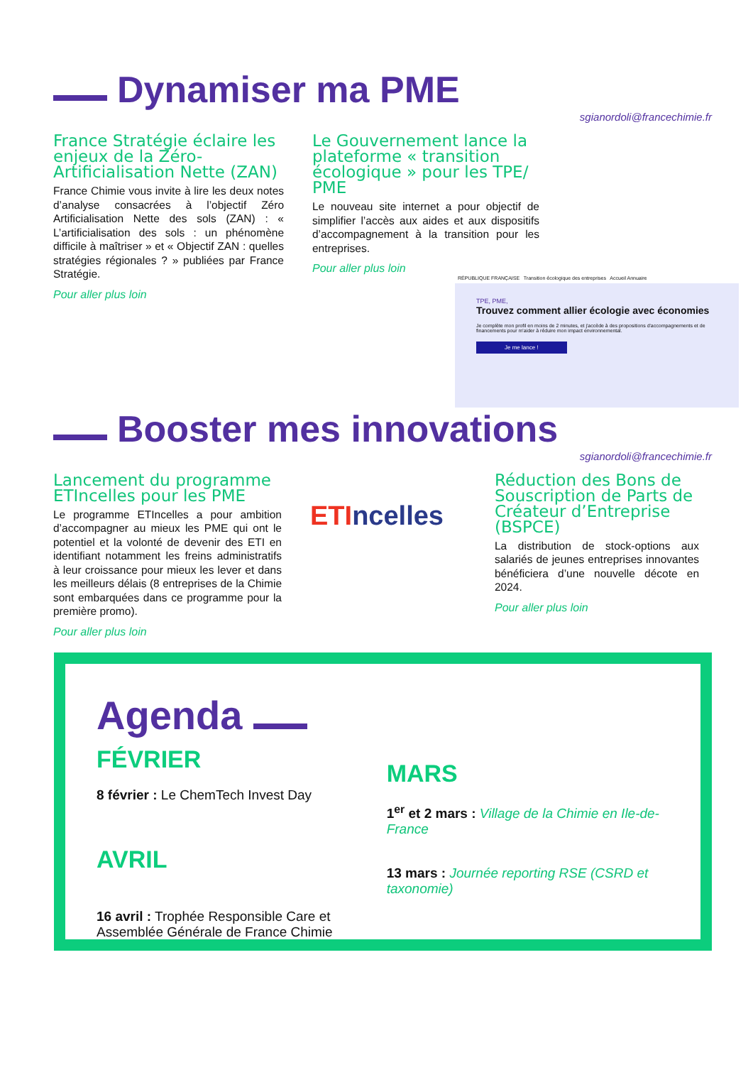Dynamiser ma PME
sgianordoli@francechimie.fr
France Stratégie éclaire les enjeux de la Zéro-Artificialisation Nette (ZAN)
France Chimie vous invite à lire les deux notes d’analyse consacrées à l’objectif Zéro Artificialisation Nette des sols (ZAN) : « L’artificialisation des sols : un phénomène difficile à maîtriser » et « Objectif ZAN : quelles stratégies régionales ? » publiées par France Stratégie.
Pour aller plus loin
Le Gouvernement lance la plateforme « transition écologique » pour les TPE/ PME
Le nouveau site internet a pour objectif de simplifier l’accès aux aides et aux dispositifs d’accompagnement à la transition pour les entreprises.
Pour aller plus loin
RÉPUBLIQUE FRANÇAISE Transition écologique des entreprises Accueil Annuaire
TPE, PME,
Trouvez comment allier écologie avec économies
Je complète mon profil en moins de 2 minutes, et j'accède à des propositions d'accompagnements et de financements pour m'aider à réduire mon impact environnemental.
Je me lance !
Booster mes innovations
sgianordoli@francechimie.fr
Lancement du programme ETIncelles pour les PME
Le programme ETIncelles a pour ambition d’accompagner au mieux les PME qui ont le potentiel et la volonté de devenir des ETI en identifiant notamment les freins administratifs à leur croissance pour mieux les lever et dans les meilleurs délais (8 entreprises de la Chimie sont embarquées dans ce programme pour la première promo).
Pour aller plus loin
ETI ncelles
Réduction des Bons de Souscription de Parts de Créateur d’Entreprise (BSPCE)
La distribution de stock-options aux salariés de jeunes entreprises innovantes bénéficiera d’une nouvelle décote en 2024.
Pour aller plus loin
Agenda
FÉVRIER
8 février : Le ChemTech Invest Day
AVRIL
16 avril : Trophée Responsible Care et Assemblée Générale de France Chimie
MARS
1<sup>er</sup> et 2 mars : Village de la Chimie en Ile-de-France
13 mars : Journée reporting RSE (CSRD et taxonomie)